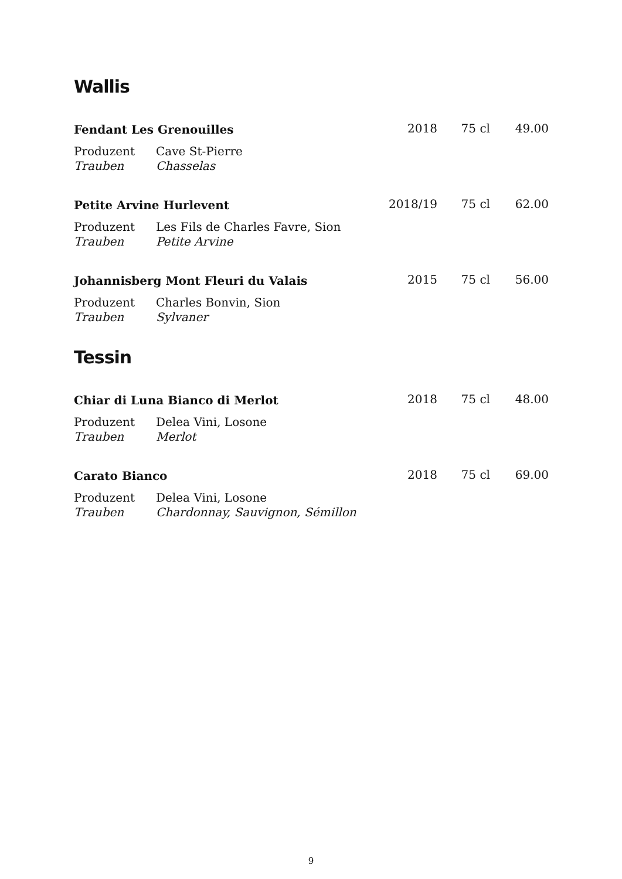Wallis
| Fendant Les Grenouilles | | 2018 | 75 cl | 49.00 |
| Produzent | Cave St-Pierre | | | |
| Trauben | Chasselas | | | |
| Petite Arvine Hurlevent | | 2018/19 | 75 cl | 62.00 |
| Produzent | Les Fils de Charles Favre, Sion | | | |
| Trauben | Petite Arvine | | | |
| Johannisberg Mont Fleuri du Valais | | 2015 | 75 cl | 56.00 |
| Produzent | Charles Bonvin, Sion | | | |
| Trauben | Sylvaner | | | |
Tessin
| Chiar di Luna Bianco di Merlot | | 2018 | 75 cl | 48.00 |
| Produzent | Delea Vini, Losone | | | |
| Trauben | Merlot | | | |
| Carato Bianco | | 2018 | 75 cl | 69.00 |
| Produzent | Delea Vini, Losone | | | |
| Trauben | Chardonnay, Sauvignon, Sémillon | | | |
9